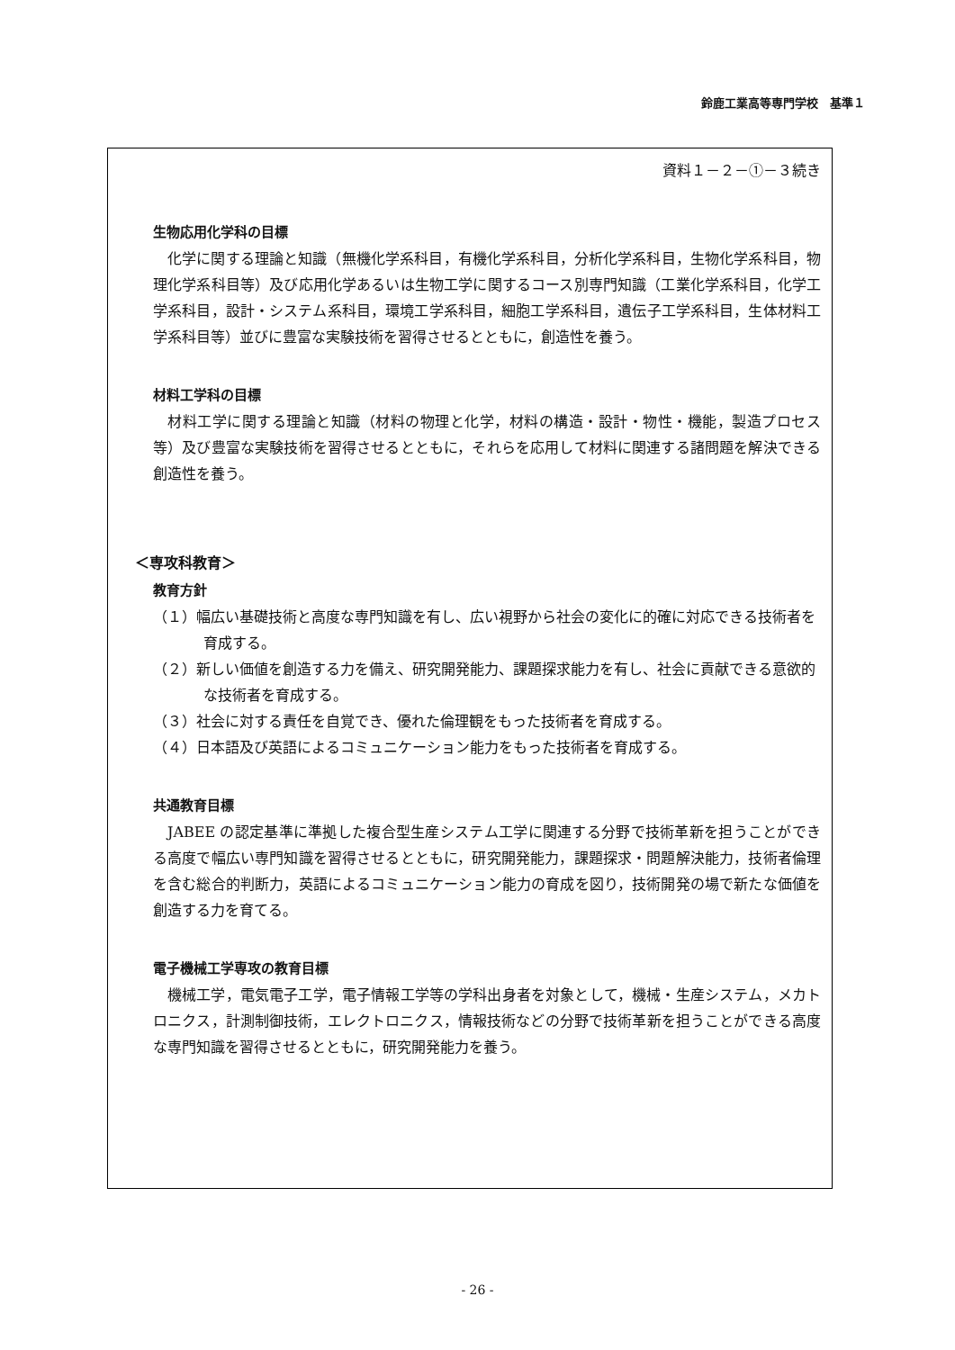鈴鹿工業高等専門学校　基準１
資料１－２－①－３続き
生物応用化学科の目標
化学に関する理論と知識（無機化学系科目，有機化学系科目，分析化学系科目，生物化学系科目，物理化学系科目等）及び応用化学あるいは生物工学に関するコース別専門知識（工業化学系科目，化学工学系科目，設計・システム系科目，環境工学系科目，細胞工学系科目，遺伝子工学系科目，生体材料工学系科目等）並びに豊富な実験技術を習得させるとともに，創造性を養う。
材料工学科の目標
材料工学に関する理論と知識（材料の物理と化学，材料の構造・設計・物性・機能，製造プロセス等）及び豊富な実験技術を習得させるとともに，それらを応用して材料に関連する諸問題を解決できる創造性を養う。
＜専攻科教育＞
教育方針
（１）幅広い基礎技術と高度な専門知識を有し、広い視野から社会の変化に的確に対応できる技術者を育成する。
（２）新しい価値を創造する力を備え、研究開発能力、課題探求能力を有し、社会に貢献できる意欲的な技術者を育成する。
（３）社会に対する責任を自覚でき、優れた倫理観をもった技術者を育成する。
（４）日本語及び英語によるコミュニケーション能力をもった技術者を育成する。
共通教育目標
JABEE の認定基準に準拠した複合型生産システム工学に関連する分野で技術革新を担うことができる高度で幅広い専門知識を習得させるとともに，研究開発能力，課題探求・問題解決能力，技術者倫理を含む総合的判断力，英語によるコミュニケーション能力の育成を図り，技術開発の場で新たな価値を創造する力を育てる。
電子機械工学専攻の教育目標
機械工学，電気電子工学，電子情報工学等の学科出身者を対象として，機械・生産システム，メカトロニクス，計測制御技術，エレクトロニクス，情報技術などの分野で技術革新を担うことができる高度な専門知識を習得させるとともに，研究開発能力を養う。
- 26 -